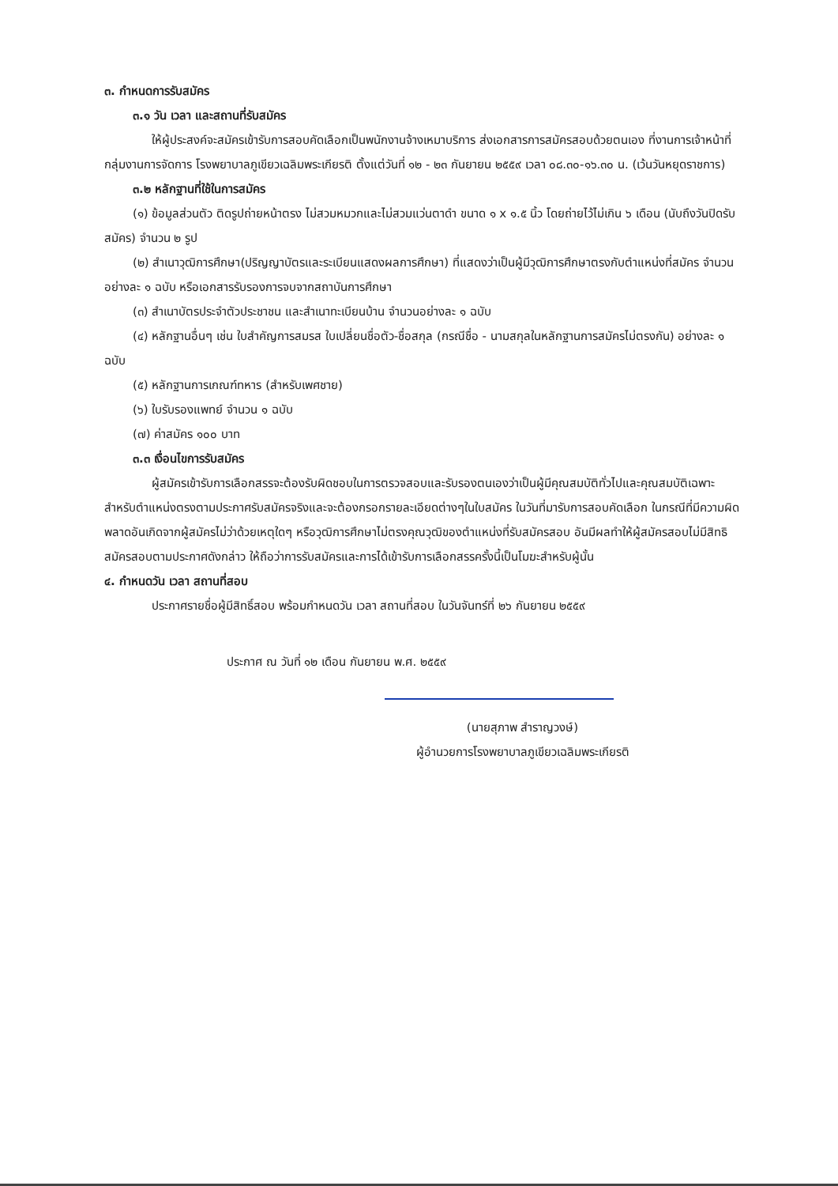๓. กำหนดการรับสมัคร
๓.๑ วัน เวลา และสถานที่รับสมัคร
ให้ผู้ประสงค์จะสมัครเข้ารับการสอบคัดเลือกเป็นพนักงานจ้างเหมาบริการ ส่งเอกสารการสมัครสอบด้วยตนเอง ที่งานการเจ้าหน้าที่ กลุ่มงานการจัดการ โรงพยาบาลภูเขียวเฉลิมพระเกียรติ ตั้งแต่วันที่ ๑๒ - ๒๓ กันยายน ๒๕๕๙ เวลา ๐๘.๓๐-๑๖.๓๐ น. (เว้นวันหยุดราชการ)
๓.๒ หลักฐานที่ใช้ในการสมัคร
(๑) ข้อมูลส่วนตัว ติดรูปถ่ายหน้าตรง ไม่สวมหมวกและไม่สวมแว่นตาดำ ขนาด ๑ x ๑.๕ นิ้ว โดยถ่ายไว้ไม่เกิน ๖ เดือน (นับถึงวันปิดรับสมัคร) จำนวน ๒ รูป
(๒) สำเนาวุฒิการศึกษา(ปริญญาบัตรและระเบียนแสดงผลการศึกษา) ที่แสดงว่าเป็นผู้มีวุฒิการศึกษาตรงกับตำแหน่งที่สมัคร จำนวน อย่างละ ๑ ฉบับ หรือเอกสารรับรองการจบจากสถาบันการศึกษา
(๓) สำเนาบัตรประจำตัวประชาชน และสำเนาทะเบียนบ้าน จำนวนอย่างละ ๑ ฉบับ
(๔) หลักฐานอื่นๆ เช่น ใบสำคัญการสมรส ใบเปลี่ยนชื่อตัว-ชื่อสกุล (กรณีชื่อ - นามสกุลในหลักฐานการสมัครไม่ตรงกัน) อย่างละ ๑ ฉบับ
(๕) หลักฐานการเกณฑ์ทหาร (สำหรับเพศชาย)
(๖) ใบรับรองแพทย์ จำนวน ๑ ฉบับ
(๗) ค่าสมัคร ๑๐๐ บาท
๓.๓ เงื่อนไขการรับสมัคร
ผู้สมัครเข้ารับการเลือกสรรจะต้องรับผิดชอบในการตรวจสอบและรับรองตนเองว่าเป็นผู้มีคุณสมบัติทั่วไปและคุณสมบัติเฉพาะสำหรับตำแหน่งตรงตามประกาศรับสมัครจริงและจะต้องกรอกรายละเอียดต่างๆในใบสมัคร ในวันที่มารับการสอบคัดเลือก ในกรณีที่มีความผิดพลาดอันเกิดจากผู้สมัครไม่ว่าด้วยเหตุใดๆ หรือวุฒิการศึกษาไม่ตรงคุณวุฒิของตำแหน่งที่รับสมัครสอบ อันมีผลทำให้ผู้สมัครสอบไม่มีสิทธิสมัครสอบตามประกาศดังกล่าว ให้ถือว่าการรับสมัครและการได้เข้ารับการเลือกสรรครั้งนี้เป็นโมฆะสำหรับผู้นั้น
๔. กำหนดวัน เวลา สถานที่สอบ
ประกาศรายชื่อผู้มีสิทธิ์สอบ พร้อมกำหนดวัน เวลา สถานที่สอบ ในวันจันทร์ที่ ๒๖ กันยายน ๒๕๕๙
ประกาศ ณ วันที่ ๑๒ เดือน กันยายน พ.ศ. ๒๕๕๙
(นายสุภาพ สำราญวงษ์)
ผู้อำนวยการโรงพยาบาลภูเขียวเฉลิมพระเกียรติ